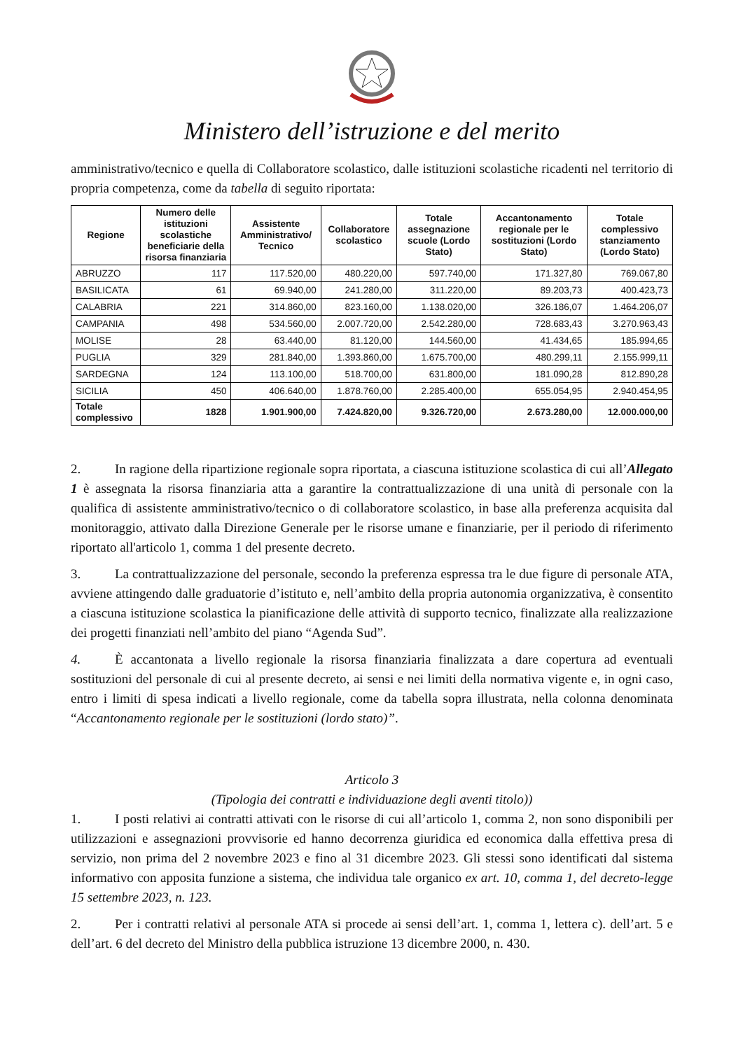Ministero dell’istruzione e del merito
amministrativo/tecnico e quella di Collaboratore scolastico, dalle istituzioni scolastiche ricadenti nel territorio di propria competenza, come da tabella di seguito riportata:
| Regione | Numero delle istituzioni scolastiche beneficiarie della risorsa finanziaria | Assistente Amministrativo/ Tecnico | Collaboratore scolastico | Totale assegnazione scuole (Lordo Stato) | Accantonamento regionale per le sostituzioni (Lordo Stato) | Totale complessivo stanziamento (Lordo Stato) |
| --- | --- | --- | --- | --- | --- | --- |
| ABRUZZO | 117 | 117.520,00 | 480.220,00 | 597.740,00 | 171.327,80 | 769.067,80 |
| BASILICATA | 61 | 69.940,00 | 241.280,00 | 311.220,00 | 89.203,73 | 400.423,73 |
| CALABRIA | 221 | 314.860,00 | 823.160,00 | 1.138.020,00 | 326.186,07 | 1.464.206,07 |
| CAMPANIA | 498 | 534.560,00 | 2.007.720,00 | 2.542.280,00 | 728.683,43 | 3.270.963,43 |
| MOLISE | 28 | 63.440,00 | 81.120,00 | 144.560,00 | 41.434,65 | 185.994,65 |
| PUGLIA | 329 | 281.840,00 | 1.393.860,00 | 1.675.700,00 | 480.299,11 | 2.155.999,11 |
| SARDEGNA | 124 | 113.100,00 | 518.700,00 | 631.800,00 | 181.090,28 | 812.890,28 |
| SICILIA | 450 | 406.640,00 | 1.878.760,00 | 2.285.400,00 | 655.054,95 | 2.940.454,95 |
| Totale complessivo | 1828 | 1.901.900,00 | 7.424.820,00 | 9.326.720,00 | 2.673.280,00 | 12.000.000,00 |
2. In ragione della ripartizione regionale sopra riportata, a ciascuna istituzione scolastica di cui all’Allegato 1 è assegnata la risorsa finanziaria atta a garantire la contrattualizzazione di una unità di personale con la qualifica di assistente amministrativo/tecnico o di collaboratore scolastico, in base alla preferenza acquisita dal monitoraggio, attivato dalla Direzione Generale per le risorse umane e finanziarie, per il periodo di riferimento riportato all'articolo 1, comma 1 del presente decreto.
3. La contrattualizzazione del personale, secondo la preferenza espressa tra le due figure di personale ATA, avviene attingendo dalle graduatorie d’istituto e, nell’ambito della propria autonomia organizzativa, è consentito a ciascuna istituzione scolastica la pianificazione delle attività di supporto tecnico, finalizzate alla realizzazione dei progetti finanziati nell’ambito del piano “Agenda Sud”.
4. È accantonata a livello regionale la risorsa finanziaria finalizzata a dare copertura ad eventuali sostituzioni del personale di cui al presente decreto, ai sensi e nei limiti della normativa vigente e, in ogni caso, entro i limiti di spesa indicati a livello regionale, come da tabella sopra illustrata, nella colonna denominata “Accantonamento regionale per le sostituzioni (lordo stato)”.
Articolo 3
(Tipologia dei contratti e individuazione degli aventi titolo))
1. I posti relativi ai contratti attivati con le risorse di cui all’articolo 1, comma 2, non sono disponibili per utilizzazioni e assegnazioni provvisorie ed hanno decorrenza giuridica ed economica dalla effettiva presa di servizio, non prima del 2 novembre 2023 e fino al 31 dicembre 2023. Gli stessi sono identificati dal sistema informativo con apposita funzione a sistema, che individua tale organico ex art. 10, comma 1, del decreto-legge 15 settembre 2023, n. 123.
2. Per i contratti relativi al personale ATA si procede ai sensi dell’art. 1, comma 1, lettera c). dell’art. 5 e dell’art. 6 del decreto del Ministro della pubblica istruzione 13 dicembre 2000, n. 430.